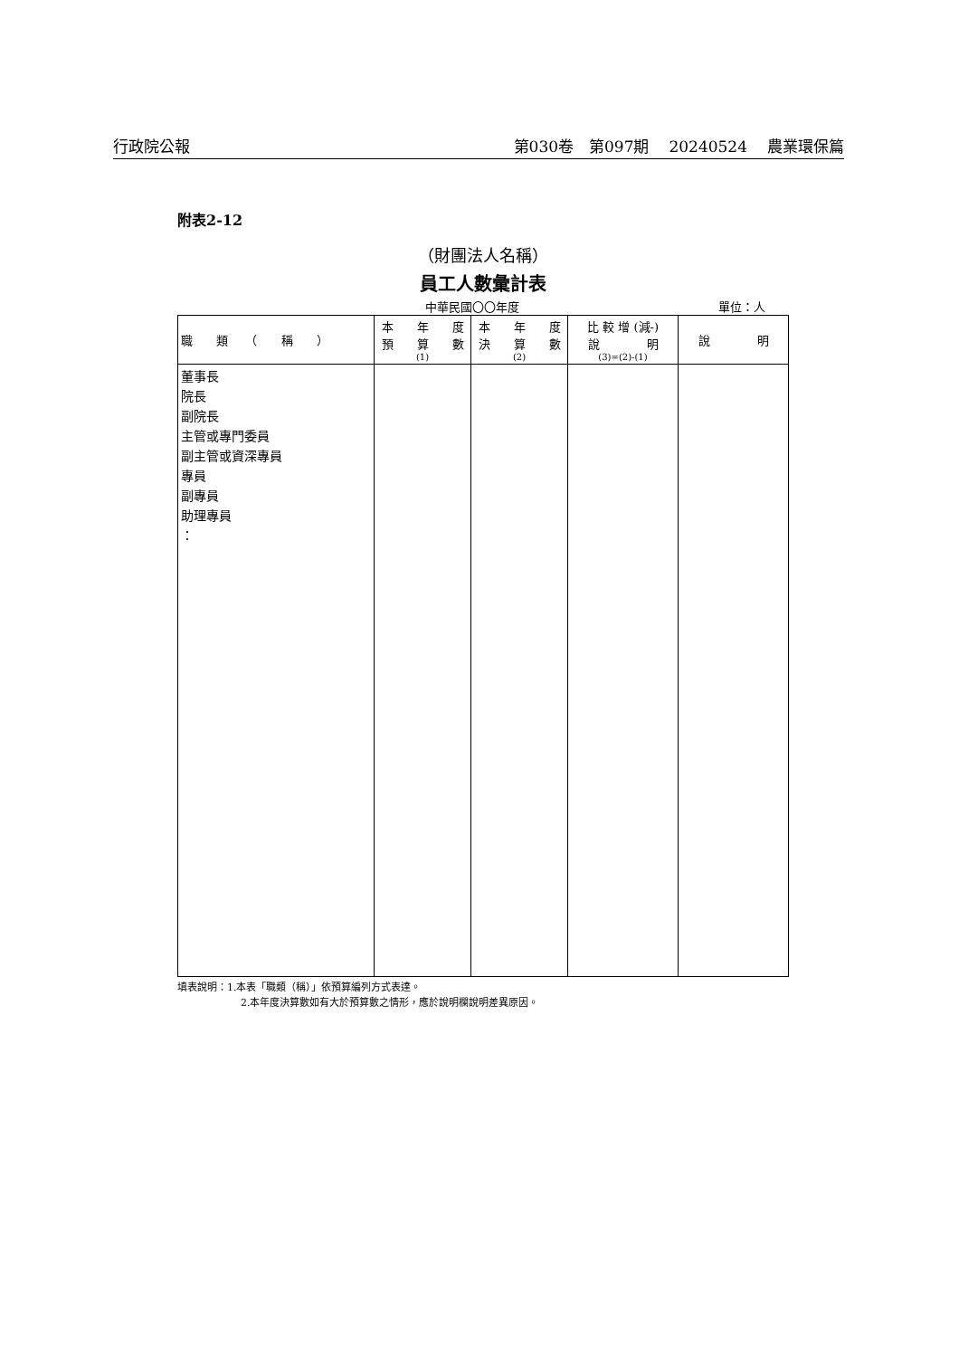行政院公報 第030卷　第097期 20240524 農業環保篇
附表2-12
（財團法人名稱）
員工人數彙計表
中華民國〇〇年度 單位：人
| 職 類 （ 稱 ） | 本 年 度 預 算 數 (1) | 本 年 度 決 算 數 (2) | 比 較 增 (減-) 說 明 (3)=(2)-(1) | 說 明 |
| --- | --- | --- | --- | --- |
| 董事長 院長 副院長 主管或專門委員 副主管或資深專員 專員 副專員 助理專員 ： | | | | |
填表說明：1.本表「職類（稱）」依預算編列方式表達。
2.本年度決算數如有大於預算數之情形，應於說明欄說明差異原因。